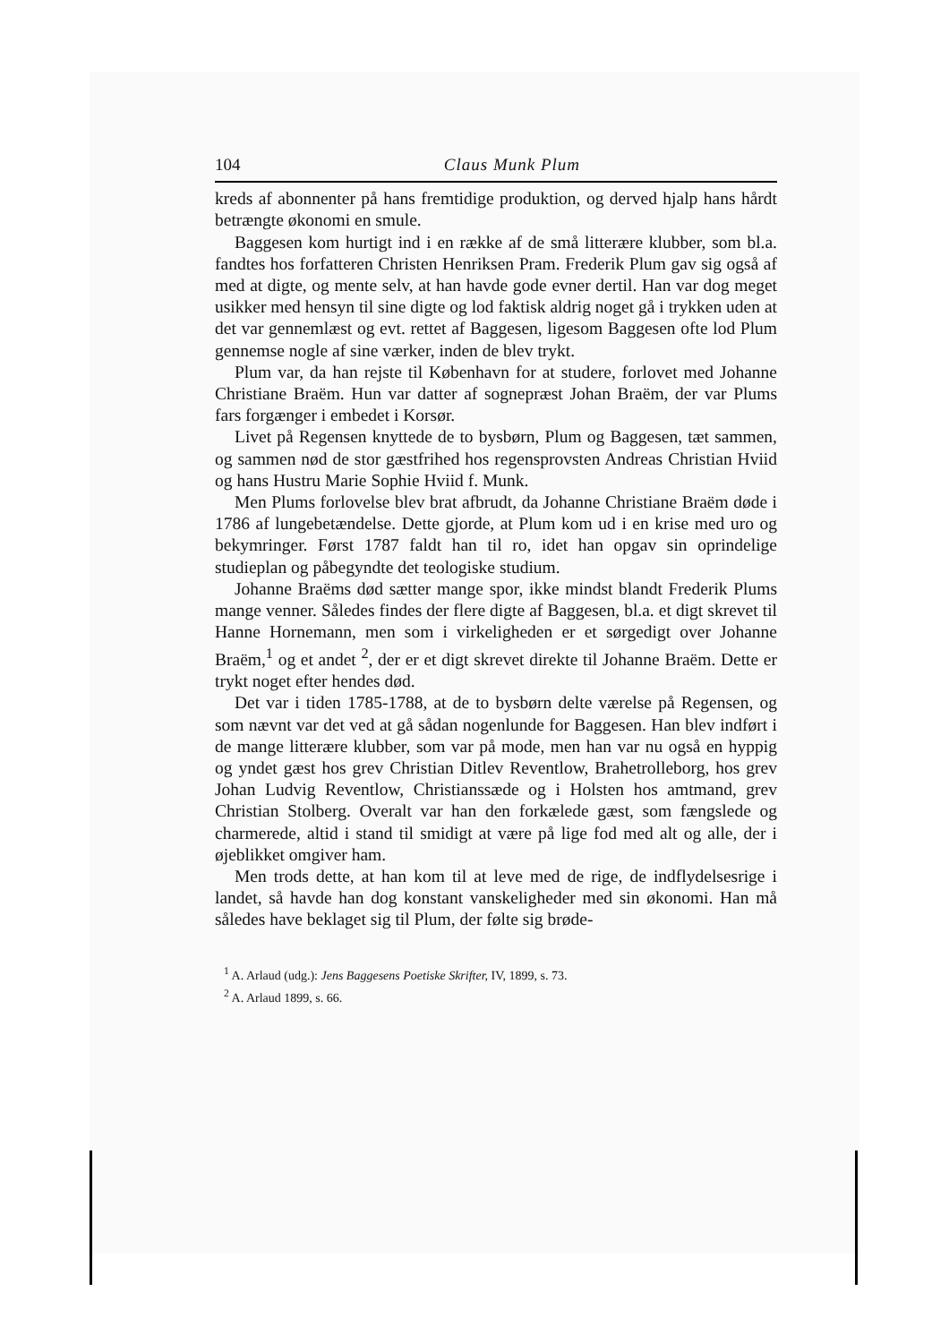104 Claus Munk Plum
kreds af abonnenter på hans fremtidige produktion, og derved hjalp hans hårdt betrængte økonomi en smule.
Baggesen kom hurtigt ind i en række af de små litterære klubber, som bl.a. fandtes hos forfatteren Christen Henriksen Pram. Frederik Plum gav sig også af med at digte, og mente selv, at han havde gode evner dertil. Han var dog meget usikker med hensyn til sine digte og lod faktisk aldrig noget gå i trykken uden at det var gennemlæst og evt. rettet af Baggesen, ligesom Baggesen ofte lod Plum gennemse nogle af sine værker, inden de blev trykt.
Plum var, da han rejste til København for at studere, forlovet med Johanne Christiane Braëm. Hun var datter af sognepræst Johan Braëm, der var Plums fars forgænger i embedet i Korsør.
Livet på Regensen knyttede de to bysbørn, Plum og Baggesen, tæt sammen, og sammen nød de stor gæstfrihed hos regensprovsten Andreas Christian Hviid og hans Hustru Marie Sophie Hviid f. Munk.
Men Plums forlovelse blev brat afbrudt, da Johanne Christiane Braëm døde i 1786 af lungebetændelse. Dette gjorde, at Plum kom ud i en krise med uro og bekymringer. Først 1787 faldt han til ro, idet han opgav sin oprindelige studieplan og påbegyndte det teologiske studium.
Johanne Braëms død sætter mange spor, ikke mindst blandt Frederik Plums mange venner. Således findes der flere digte af Baggesen, bl.a. et digt skrevet til Hanne Hornemann, men som i virkeligheden er et sørgedigt over Johanne Braëm,<sup>1</sup> og et andet <sup>2</sup>, der er et digt skrevet direkte til Johanne Braëm. Dette er trykt noget efter hendes død.
Det var i tiden 1785-1788, at de to bysbørn delte værelse på Regensen, og som nævnt var det ved at gå sådan nogenlunde for Baggesen. Han blev indført i de mange litterære klubber, som var på mode, men han var nu også en hyppig og yndet gæst hos grev Christian Ditlev Reventlow, Brahetrolleborg, hos grev Johan Ludvig Reventlow, Christianssæde og i Holsten hos amtmand, grev Christian Stolberg. Overalt var han den forkælede gæst, som fængslede og charmerede, altid i stand til smidigt at være på lige fod med alt og alle, der i øjeblikket omgiver ham.
Men trods dette, at han kom til at leve med de rige, de indflydelsesrige i landet, så havde han dog konstant vanskeligheder med sin økonomi. Han må således have beklaget sig til Plum, der følte sig brøde-
<sup>1</sup> A. Arlaud (udg.): Jens Baggesens Poetiske Skrifter, IV, 1899, s. 73.
<sup>2</sup> A. Arlaud 1899, s. 66.